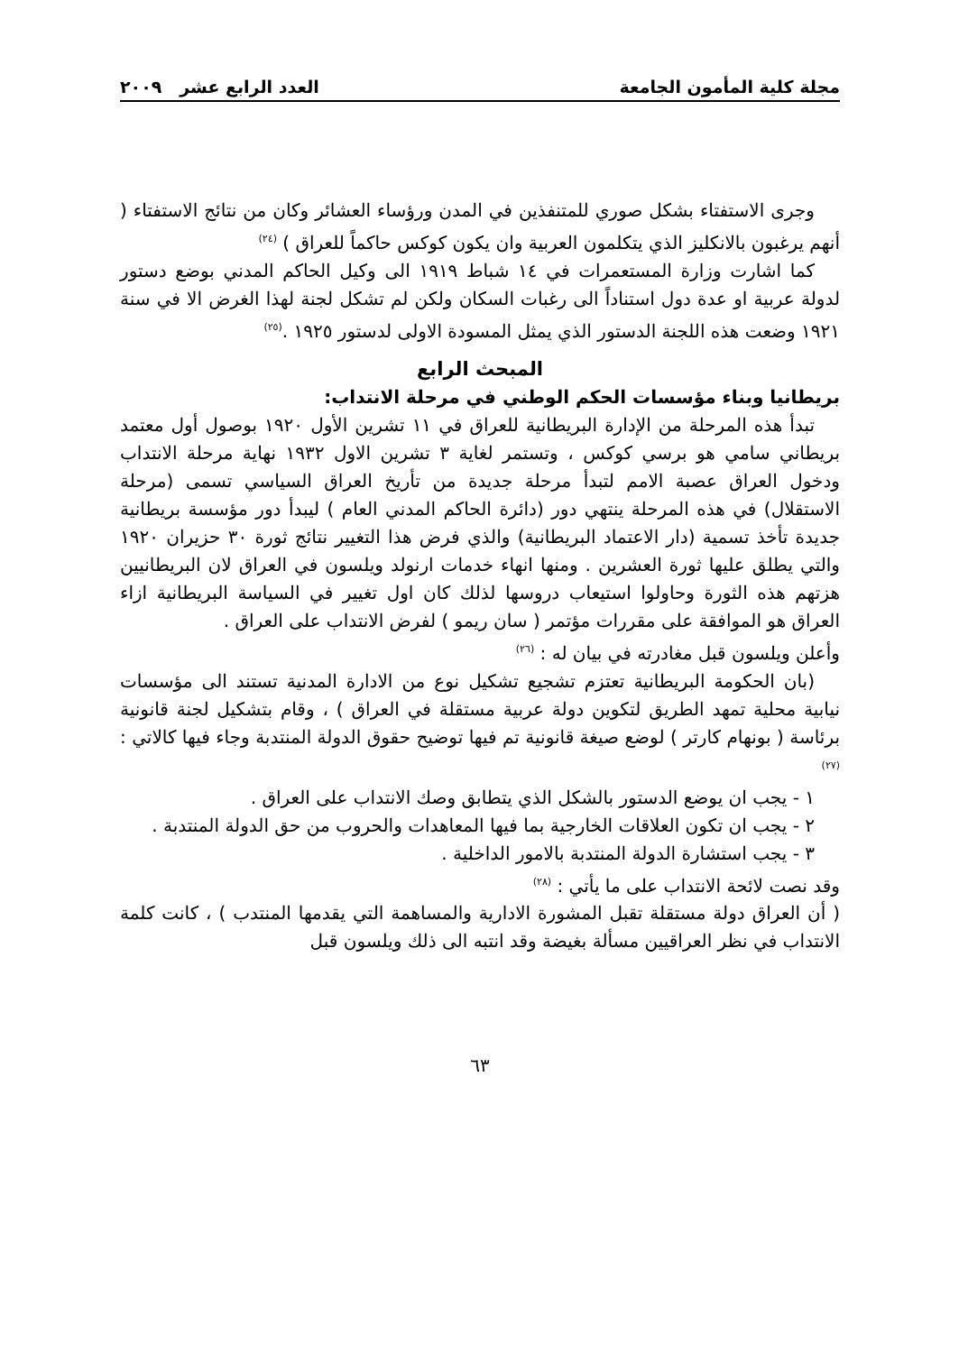مجلة كلية المأمون الجامعة العدد الرابع عشر ٢٠٠٩
وجرى الاستفتاء بشكل صوري للمتنفذين في المدن ورؤساء العشائر وكان من نتائج الاستفتاء ( أنهم يرغبون بالانكليز الذي يتكلمون العربية وان يكون كوكس حاكماً للعراق ) <sup>(٢٤)</sup>
كما اشارت وزارة المستعمرات في ١٤ شباط ١٩١٩ الى وكيل الحاكم المدني بوضع دستور لدولة عربية او عدة دول استناداً الى رغبات السكان ولكن لم تشكل لجنة لهذا الغرض الا في سنة ١٩٢١ وضعت هذه اللجنة الدستور الذي يمثل المسودة الاولى لدستور ١٩٢٥ .<sup>(٢٥)</sup>
المبحث الرابع
بريطانيا وبناء مؤسسات الحكم الوطني في مرحلة الانتداب:
تبدأ هذه المرحلة من الإدارة البريطانية للعراق في ١١ تشرين الأول ١٩٢٠ بوصول أول معتمد بريطاني سامي هو برسي كوكس ، وتستمر لغاية ٣ تشرين الاول ١٩٣٢ نهاية مرحلة الانتداب ودخول العراق عصبة الامم لتبدأ مرحلة جديدة من تأريخ العراق السياسي تسمى (مرحلة الاستقلال) في هذه المرحلة ينتهي دور (دائرة الحاكم المدني العام ) ليبدأ دور مؤسسة بريطانية جديدة تأخذ تسمية (دار الاعتماد البريطانية) والذي فرض هذا التغيير نتائج ثورة ٣٠ حزيران ١٩٢٠ والتي يطلق عليها ثورة العشرين . ومنها انهاء خدمات ارنولد ويلسون في العراق لان البريطانيين هزتهم هذه الثورة وحاولوا استيعاب دروسها لذلك كان اول تغيير في السياسة البريطانية ازاء العراق هو الموافقة على مقررات مؤتمر ( سان ريمو ) لفرض الانتداب على العراق .
وأعلن ويلسون قبل مغادرته في بيان له : <sup>(٢٦)</sup>
(بان الحكومة البريطانية تعتزم تشجيع تشكيل نوع من الادارة المدنية تستند الى مؤسسات نيابية محلية تمهد الطريق لتكوين دولة عربية مستقلة في العراق ) ، وقام بتشكيل لجنة قانونية برئاسة ( بونهام كارتر ) لوضع صيغة قانونية تم فيها توضيح حقوق الدولة المنتدبة وجاء فيها كالاتي : <sup>(٢٧)</sup>
١ - يجب ان يوضع الدستور بالشكل الذي يتطابق وصك الانتداب على العراق .
٢ - يجب ان تكون العلاقات الخارجية بما فيها المعاهدات والحروب من حق الدولة المنتدبة .
٣ - يجب استشارة الدولة المنتدبة بالامور الداخلية .
وقد نصت لائحة الانتداب على ما يأتي : <sup>(٢٨)</sup>
( أن العراق دولة مستقلة تقبل المشورة الادارية والمساهمة التي يقدمها المنتدب ) ، كانت كلمة الانتداب في نظر العراقيين مسألة بغيضة وقد انتبه الى ذلك ويلسون قبل
٦٣